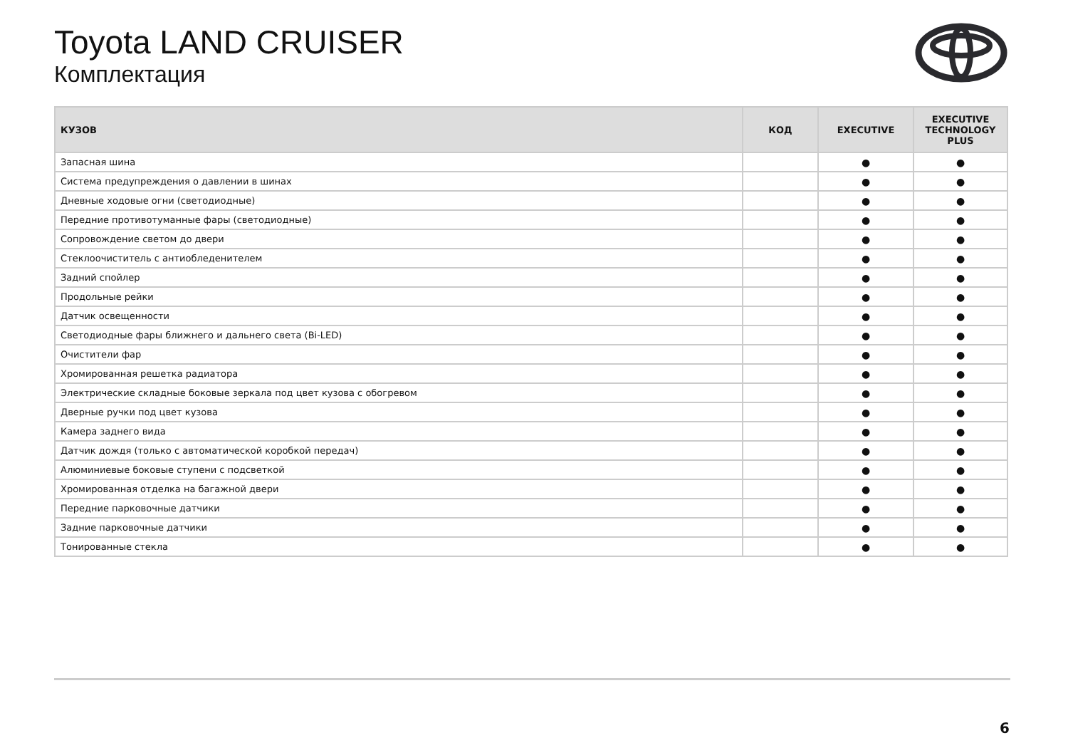Toyota LAND CRUISER
Комплектация
| КУЗОВ | КОД | EXECUTIVE | EXECUTIVE TECHNOLOGY PLUS |
| --- | --- | --- | --- |
| Запасная шина | | ● | ● |
| Система предупреждения о давлении в шинах | | ● | ● |
| Дневные ходовые огни (светодиодные) | | ● | ● |
| Передние противотуманные фары (светодиодные) | | ● | ● |
| Сопровождение светом до двери | | ● | ● |
| Стеклоочиститель с антиобледенителем | | ● | ● |
| Задний спойлер | | ● | ● |
| Продольные рейки | | ● | ● |
| Датчик освещенности | | ● | ● |
| Светодиодные фары ближнего и дальнего света (Bi-LED) | | ● | ● |
| Очистители фар | | ● | ● |
| Хромированная решетка радиатора | | ● | ● |
| Электрические складные боковые зеркала под цвет кузова с обогревом | | ● | ● |
| Дверные ручки под цвет кузова | | ● | ● |
| Камера заднего вида | | ● | ● |
| Датчик дождя (только с автоматической коробкой передач) | | ● | ● |
| Алюминиевые боковые ступени с подсветкой | | ● | ● |
| Хромированная отделка на багажной двери | | ● | ● |
| Передние парковочные датчики | | ● | ● |
| Задние парковочные датчики | | ● | ● |
| Тонированные стекла | | ● | ● |
6